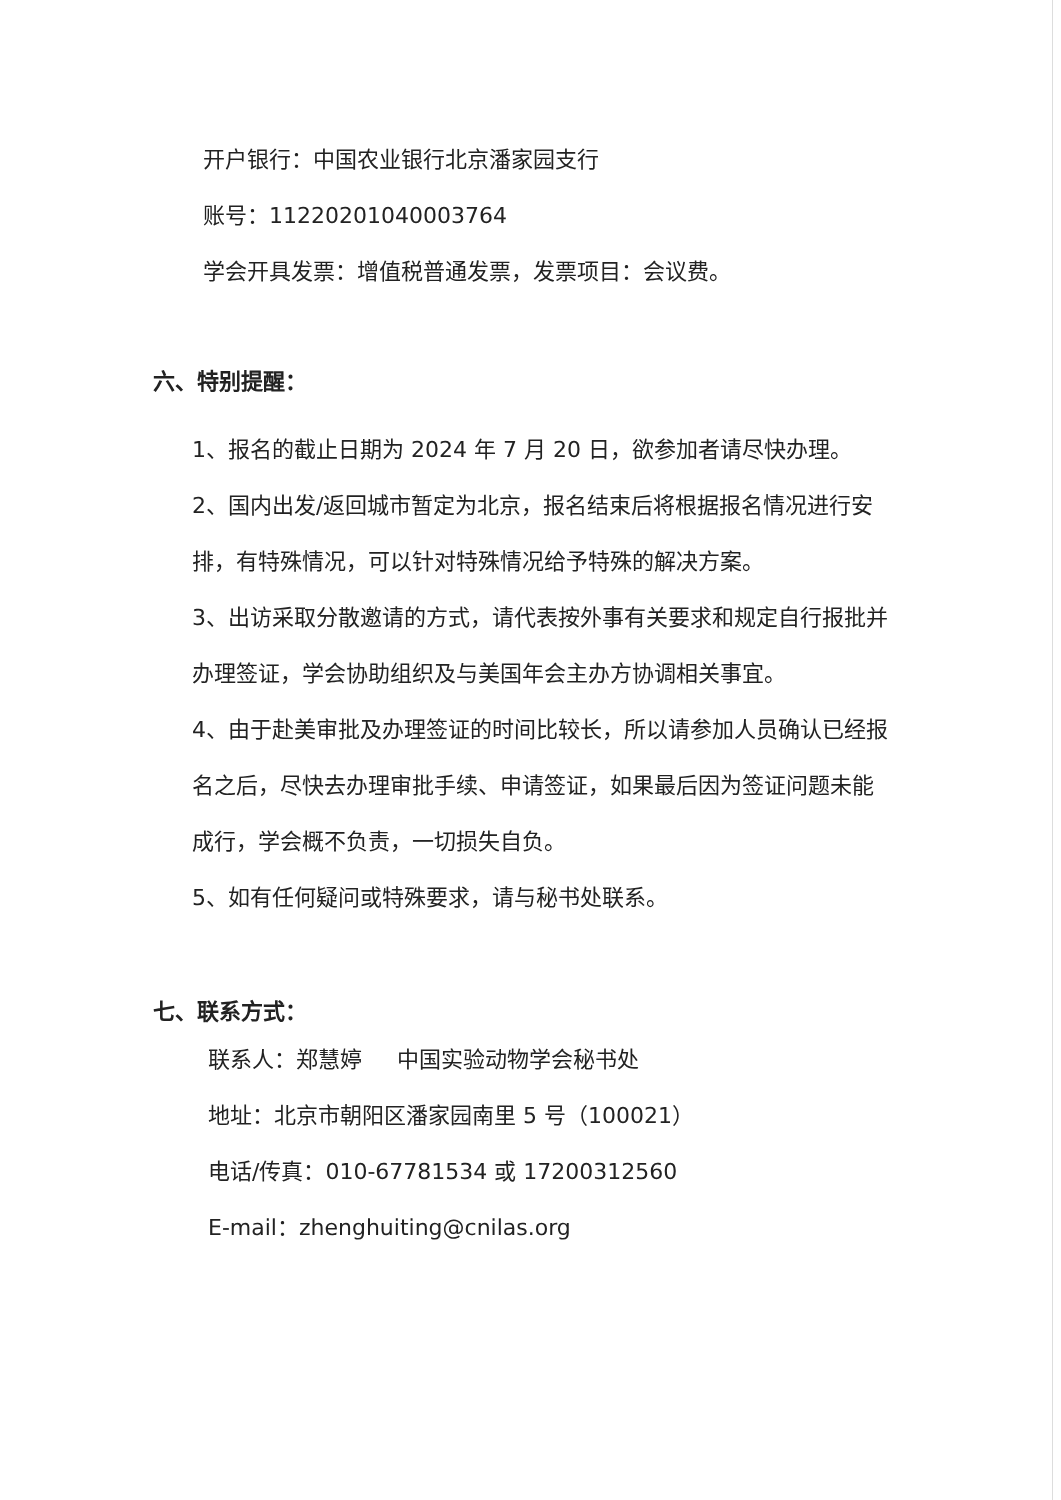开户银行：中国农业银行北京潘家园支行
账号：11220201040003764
学会开具发票：增值税普通发票，发票项目：会议费。
六、特别提醒：
1、报名的截止日期为 2024 年 7 月 20 日，欲参加者请尽快办理。
2、国内出发/返回城市暂定为北京，报名结束后将根据报名情况进行安排，有特殊情况，可以针对特殊情况给予特殊的解决方案。
3、出访采取分散邀请的方式，请代表按外事有关要求和规定自行报批并办理签证，学会协助组织及与美国年会主办方协调相关事宜。
4、由于赴美审批及办理签证的时间比较长，所以请参加人员确认已经报名之后，尽快去办理审批手续、申请签证，如果最后因为签证问题未能成行，学会概不负责，一切损失自负。
5、如有任何疑问或特殊要求，请与秘书处联系。
七、联系方式：
联系人：郑慧婷 中国实验动物学会秘书处
地址：北京市朝阳区潘家园南里 5 号（100021）
电话/传真：010-67781534 或 17200312560
E-mail：zhenghuiting@cnilas.org